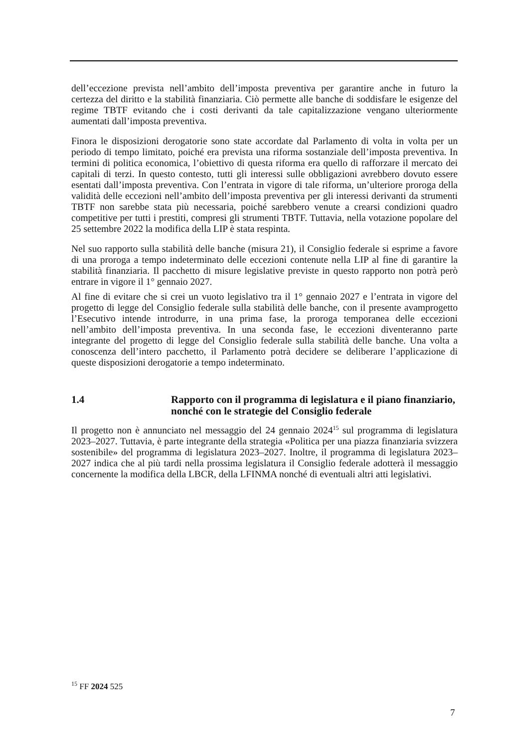dell’eccezione prevista nell’ambito dell’imposta preventiva per garantire anche in futuro la certezza del diritto e la stabilità finanziaria. Ciò permette alle banche di soddisfare le esigenze del regime TBTF evitando che i costi derivanti da tale capitalizzazione vengano ulteriormente aumentati dall’imposta preventiva.
Finora le disposizioni derogatorie sono state accordate dal Parlamento di volta in volta per un periodo di tempo limitato, poiché era prevista una riforma sostanziale dell’imposta preventiva. In termini di politica economica, l’obiettivo di questa riforma era quello di rafforzare il mercato dei capitali di terzi. In questo contesto, tutti gli interessi sulle obbligazioni avrebbero dovuto essere esentati dall’imposta preventiva. Con l’entrata in vigore di tale riforma, un’ulteriore proroga della validità delle eccezioni nell’ambito dell’imposta preventiva per gli interessi derivanti da strumenti TBTF non sarebbe stata più necessaria, poiché sarebbero venute a crearsi condizioni quadro competitive per tutti i prestiti, compresi gli strumenti TBTF. Tuttavia, nella votazione popolare del 25 settembre 2022 la modifica della LIP è stata respinta.
Nel suo rapporto sulla stabilità delle banche (misura 21), il Consiglio federale si esprime a favore di una proroga a tempo indeterminato delle eccezioni contenute nella LIP al fine di garantire la stabilità finanziaria. Il pacchetto di misure legislative previste in questo rapporto non potrà però entrare in vigore il 1° gennaio 2027.
Al fine di evitare che si crei un vuoto legislativo tra il 1° gennaio 2027 e l’entrata in vigore del progetto di legge del Consiglio federale sulla stabilità delle banche, con il presente avamprogetto l’Esecutivo intende introdurre, in una prima fase, la proroga temporanea delle eccezioni nell’ambito dell’imposta preventiva. In una seconda fase, le eccezioni diventeranno parte integrante del progetto di legge del Consiglio federale sulla stabilità delle banche. Una volta a conoscenza dell’intero pacchetto, il Parlamento potrà decidere se deliberare l’applicazione di queste disposizioni derogatorie a tempo indeterminato.
1.4 Rapporto con il programma di legislatura e il piano finanziario, nonché con le strategie del Consiglio federale
Il progetto non è annunciato nel messaggio del 24 gennaio 2024<sup>15</sup> sul programma di legislatura 2023–2027. Tuttavia, è parte integrante della strategia «Politica per una piazza finanziaria svizzera sostenibile» del programma di legislatura 2023–2027. Inoltre, il programma di legislatura 2023–2027 indica che al più tardi nella prossima legislatura il Consiglio federale adotterà il messaggio concernente la modifica della LBCR, della LFINMA nonché di eventuali altri atti legislativi.
<sup>15</sup> FF 2024 525
7